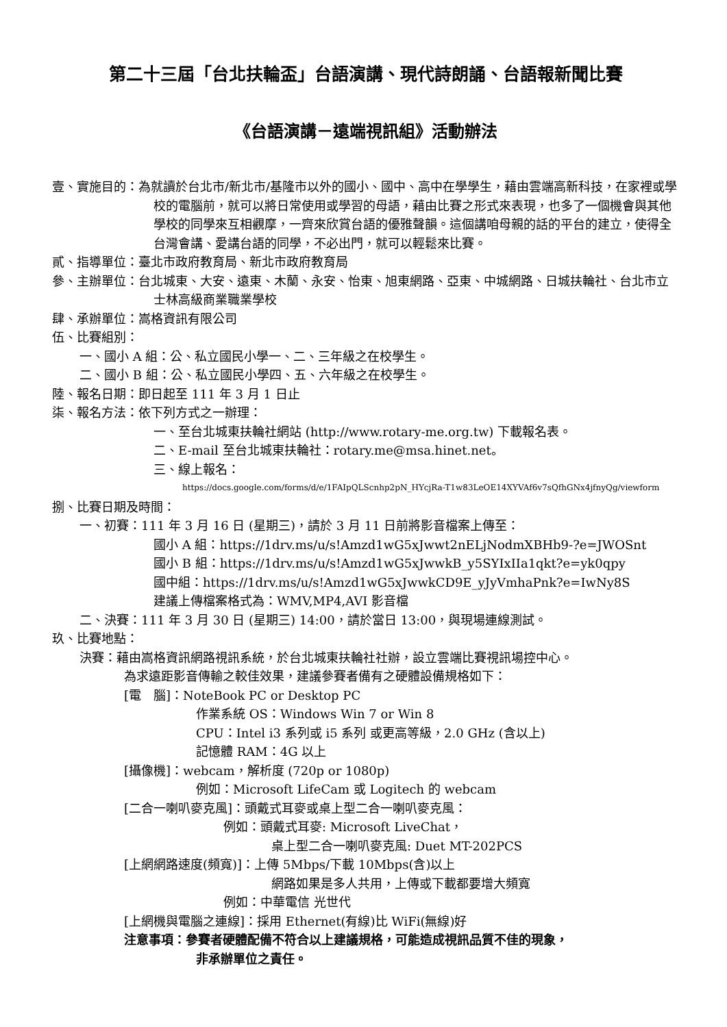第二十三屆「台北扶輪盃」台語演講、現代詩朗誦、台語報新聞比賽
《台語演講－遠端視訊組》活動辦法
壹、實施目的：為就讀於台北市/新北市/基隆市以外的國小、國中、高中在學學生，藉由雲端高新科技，在家裡或學校的電腦前，就可以將日常使用或學習的母語，藉由比賽之形式來表現，也多了一個機會與其他學校的同學來互相觀摩，一齊來欣賞台語的優雅聲韻。這個講咱母親的話的平台的建立，使得全台灣會講、愛講台語的同學，不必出門，就可以輕鬆來比賽。
貳、指導單位：臺北市政府教育局、新北市政府教育局
參、主辦單位：台北城東、大安、遠東、木蘭、永安、怡東、旭東網路、亞東、中城網路、日城扶輪社、台北市立士林高級商業職業學校
肆、承辦單位：嵩格資訊有限公司
伍、比賽組別：
一、國小 A 組：公、私立國民小學一、二、三年級之在校學生。
二、國小 B 組：公、私立國民小學四、五、六年級之在校學生。
陸、報名日期：即日起至 111 年 3 月 1 日止
柒、報名方法：依下列方式之一辦理：
一、至台北城東扶輪社網站 (http://www.rotary-me.org.tw) 下載報名表。
二、E-mail 至台北城東扶輪社：rotary.me@msa.hinet.net。
三、線上報名：
https://docs.google.com/forms/d/e/1FAIpQLScnhp2pN_HYcjRa-T1w83LeOE14XYVAf6v7sQfhGNx4jfnyQg/viewform
捌、比賽日期及時間：
一、初賽：111 年 3 月 16 日 (星期三)，請於 3 月 11 日前將影音檔案上傳至：
國小 A 組：https://1drv.ms/u/s!Amzd1wG5xJwwt2nELjNodmXBHb9-?e=JWOSnt
國小 B 組：https://1drv.ms/u/s!Amzd1wG5xJwwkB_y5SYIxIIa1qkt?e=yk0qpy
國中組：https://1drv.ms/u/s!Amzd1wG5xJwwkCD9E_yJyVmhaPnk?e=IwNy8S
建議上傳檔案格式為：WMV,MP4,AVI 影音檔
二、決賽：111 年 3 月 30 日 (星期三) 14:00，請於當日 13:00，與現場連線測試。
玖、比賽地點：
決賽：藉由嵩格資訊網路視訊系統，於台北城東扶輪社社辦，設立雲端比賽視訊場控中心。
為求遠距影音傳輸之較佳效果，建議參賽者備有之硬體設備規格如下：
[電　腦]：NoteBook PC or Desktop PC
作業系統 OS：Windows Win 7 or Win 8
CPU：Intel i3 系列或 i5 系列 或更高等級，2.0 GHz (含以上)
記憶體 RAM：4G 以上
[攝像機]：webcam，解析度 (720p or 1080p)
例如：Microsoft LifeCam 或 Logitech 的 webcam
[二合一喇叭麥克風]：頭戴式耳麥或桌上型二合一喇叭麥克風：
例如：頭戴式耳麥: Microsoft LiveChat，
桌上型二合一喇叭麥克風: Duet MT-202PCS
[上網網路速度(頻寬)]：上傳 5Mbps/下載 10Mbps(含)以上
網路如果是多人共用，上傳或下載都要增大頻寬
例如：中華電信 光世代
[上網機與電腦之連線]：採用 Ethernet(有線)比 WiFi(無線)好
注意事項：參賽者硬體配備不符合以上建議規格，可能造成視訊品質不佳的現象，
非承辦單位之責任。